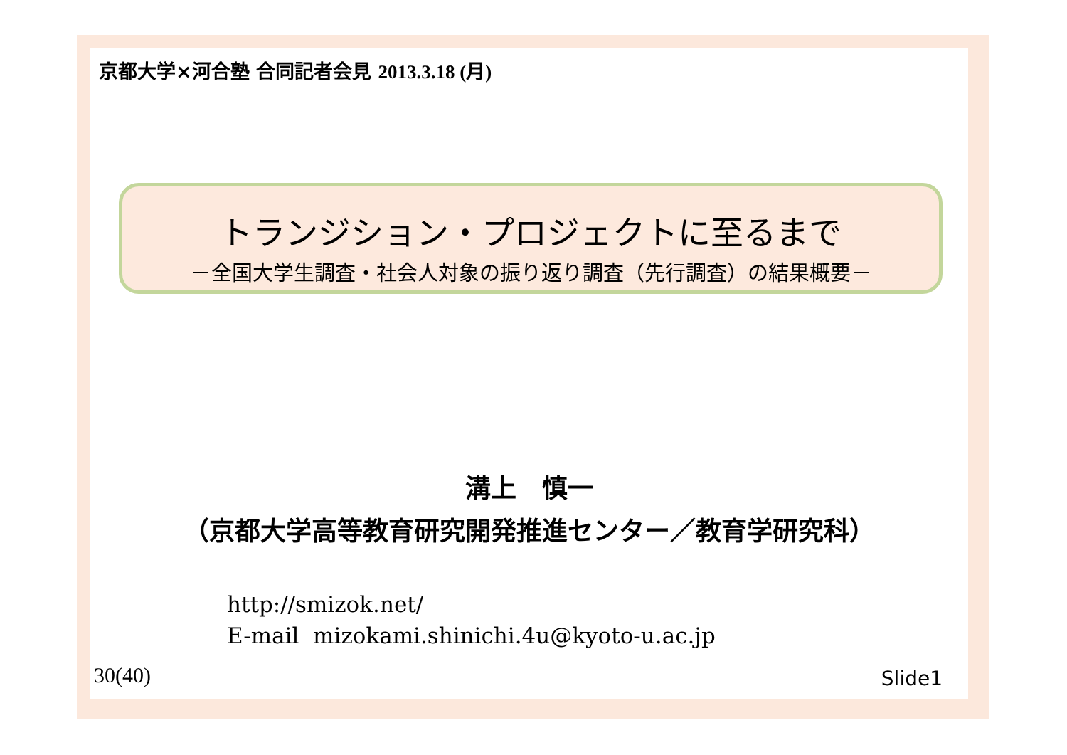京都大学×河合塾 合同記者会見 2013.3.18 (月)
トランジション・プロジェクトに至るまで
－全国大学生調査・社会人対象の振り返り調査（先行調査）の結果概要－
溝上　慎一
（京都大学高等教育研究開発推進センター／教育学研究科）
http://smizok.net/
E-mail mizokami.shinichi.4u@kyoto-u.ac.jp
30(40) Slide1